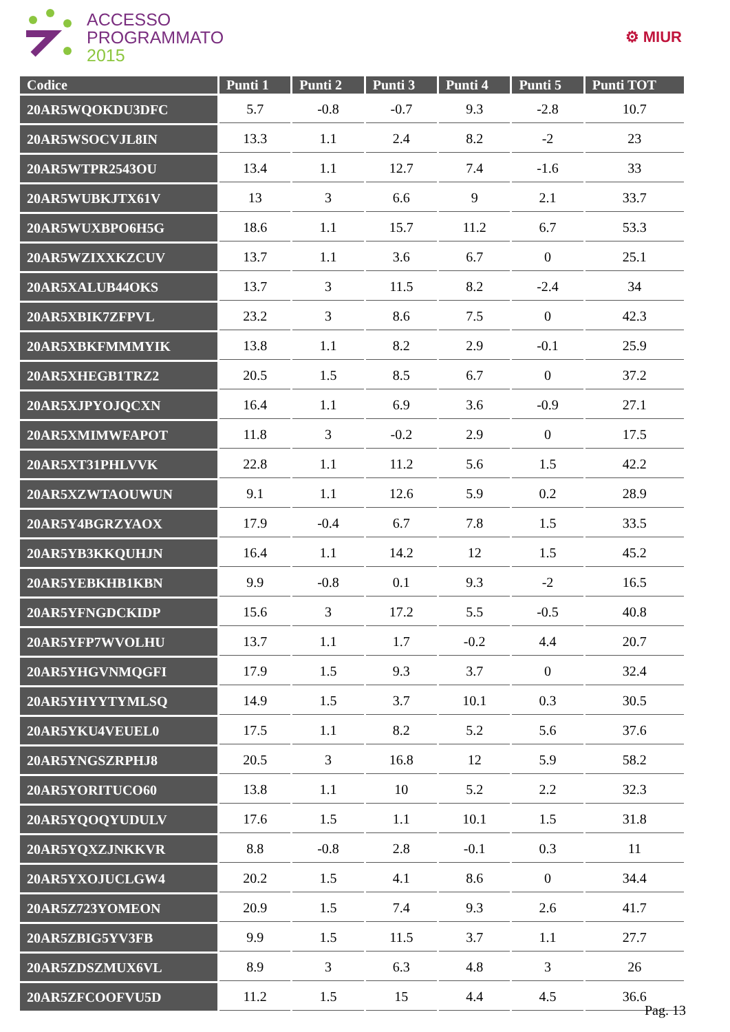ACCESSO
PROGRAMMATO
2015
⚙ MIUR
| Codice | Punti 1 | Punti 2 | Punti 3 | Punti 4 | Punti 5 | Punti TOT |
| --- | --- | --- | --- | --- | --- | --- |
| 20AR5WQOKDU3DFC | 5.7 | -0.8 | -0.7 | 9.3 | -2.8 | 10.7 |
| 20AR5WSOCVJL8IN | 13.3 | 1.1 | 2.4 | 8.2 | -2 | 23 |
| 20AR5WTPR2543OU | 13.4 | 1.1 | 12.7 | 7.4 | -1.6 | 33 |
| 20AR5WUBKJTX61V | 13 | 3 | 6.6 | 9 | 2.1 | 33.7 |
| 20AR5WUXBPO6H5G | 18.6 | 1.1 | 15.7 | 11.2 | 6.7 | 53.3 |
| 20AR5WZIXXKZCUV | 13.7 | 1.1 | 3.6 | 6.7 | 0 | 25.1 |
| 20AR5XALUB44OKS | 13.7 | 3 | 11.5 | 8.2 | -2.4 | 34 |
| 20AR5XBIK7ZFPVL | 23.2 | 3 | 8.6 | 7.5 | 0 | 42.3 |
| 20AR5XBKFMMMYIK | 13.8 | 1.1 | 8.2 | 2.9 | -0.1 | 25.9 |
| 20AR5XHEGB1TRZ2 | 20.5 | 1.5 | 8.5 | 6.7 | 0 | 37.2 |
| 20AR5XJPYOJQCXN | 16.4 | 1.1 | 6.9 | 3.6 | -0.9 | 27.1 |
| 20AR5XMIMWFAPOT | 11.8 | 3 | -0.2 | 2.9 | 0 | 17.5 |
| 20AR5XT31PHLVVK | 22.8 | 1.1 | 11.2 | 5.6 | 1.5 | 42.2 |
| 20AR5XZWTAOUWUN | 9.1 | 1.1 | 12.6 | 5.9 | 0.2 | 28.9 |
| 20AR5Y4BGRZYAOX | 17.9 | -0.4 | 6.7 | 7.8 | 1.5 | 33.5 |
| 20AR5YB3KKQUHJN | 16.4 | 1.1 | 14.2 | 12 | 1.5 | 45.2 |
| 20AR5YEBKHB1KBN | 9.9 | -0.8 | 0.1 | 9.3 | -2 | 16.5 |
| 20AR5YFNGDCKIDP | 15.6 | 3 | 17.2 | 5.5 | -0.5 | 40.8 |
| 20AR5YFP7WVOLHU | 13.7 | 1.1 | 1.7 | -0.2 | 4.4 | 20.7 |
| 20AR5YHGVNMQGFI | 17.9 | 1.5 | 9.3 | 3.7 | 0 | 32.4 |
| 20AR5YHYYTYMLSQ | 14.9 | 1.5 | 3.7 | 10.1 | 0.3 | 30.5 |
| 20AR5YKU4VEUEL0 | 17.5 | 1.1 | 8.2 | 5.2 | 5.6 | 37.6 |
| 20AR5YNGSZRPHJ8 | 20.5 | 3 | 16.8 | 12 | 5.9 | 58.2 |
| 20AR5YORITUCO60 | 13.8 | 1.1 | 10 | 5.2 | 2.2 | 32.3 |
| 20AR5YQOQYUDULV | 17.6 | 1.5 | 1.1 | 10.1 | 1.5 | 31.8 |
| 20AR5YQXZJNKKVR | 8.8 | -0.8 | 2.8 | -0.1 | 0.3 | 11 |
| 20AR5YXOJUCLGW4 | 20.2 | 1.5 | 4.1 | 8.6 | 0 | 34.4 |
| 20AR5Z723YOMEON | 20.9 | 1.5 | 7.4 | 9.3 | 2.6 | 41.7 |
| 20AR5ZBIG5YV3FB | 9.9 | 1.5 | 11.5 | 3.7 | 1.1 | 27.7 |
| 20AR5ZDSZMUX6VL | 8.9 | 3 | 6.3 | 4.8 | 3 | 26 |
| 20AR5ZFCOOFVU5D | 11.2 | 1.5 | 15 | 4.4 | 4.5 | 36.6 |
Pag. 13